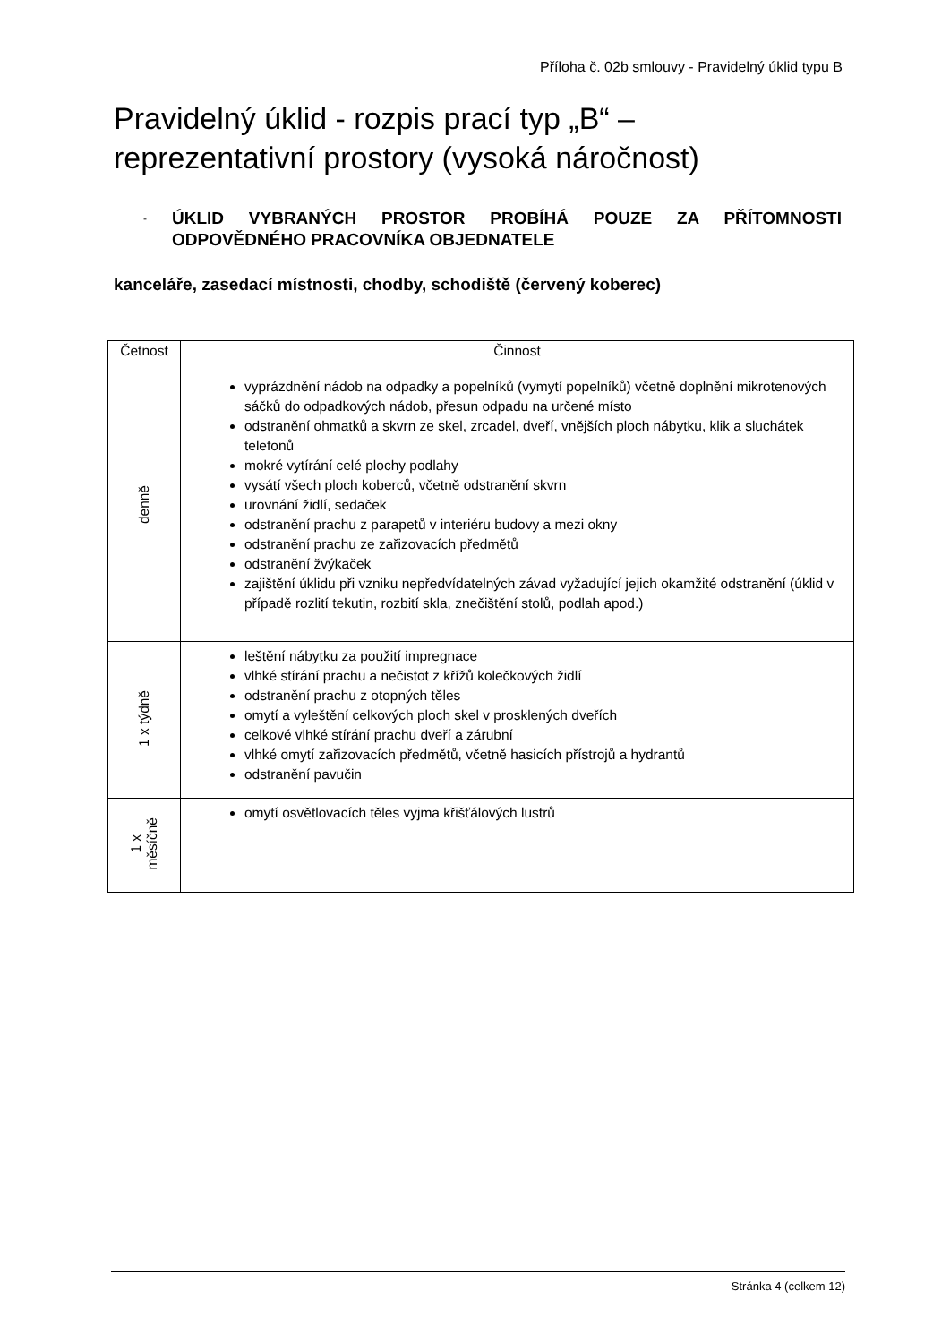Příloha č. 02b smlouvy - Pravidelný úklid typu B
Pravidelný úklid - rozpis prací typ „B“ –
reprezentativní prostory (vysoká náročnost)
-
ÚKLID VYBRANÝCH PROSTOR PROBÍHÁ POUZE ZA PŘÍTOMNOSTI ODPOVĚDNÉHO PRACOVNÍKA OBJEDNATELE
kanceláře, zasedací místnosti, chodby, schodiště (červený koberec)
| Četnost | Činnost |
| --- | --- |
| denně | vyprázdnění nádob na odpadky a popelníků (vymytí popelníků) včetně doplnění mikrotenových sáčků do odpadkových nádob, přesun odpadu na určené místo odstranění ohmatků a skvrn ze skel, zrcadel, dveří, vnějších ploch nábytku, klik a sluchátek telefonů mokré vytírání celé plochy podlahy vysátí všech ploch koberců, včetně odstranění skvrn urovnání židlí, sedaček odstranění prachu z parapetů v interiéru budovy a mezi okny odstranění prachu ze zařizovacích předmětů odstranění žvýkaček zajištění úklidu při vzniku nepředvídatelných závad vyžadující jejich okamžité odstranění (úklid v případě rozlití tekutin, rozbití skla, znečištění stolů, podlah apod.) |
| 1 x týdně | leštění nábytku za použití impregnace vlhké stírání prachu a nečistot z křížů kolečkových židlí odstranění prachu z otopných těles omytí a vyleštění celkových ploch skel v prosklených dveřích celkové vlhké stírání prachu dveří a zárubní vlhké omytí zařizovacích předmětů, včetně hasicích přístrojů a hydrantů odstranění pavučin |
| 1 x měsíčně | omytí osvětlovacích těles vyjma křišťálových lustrů |
Stránka 4 (celkem 12)